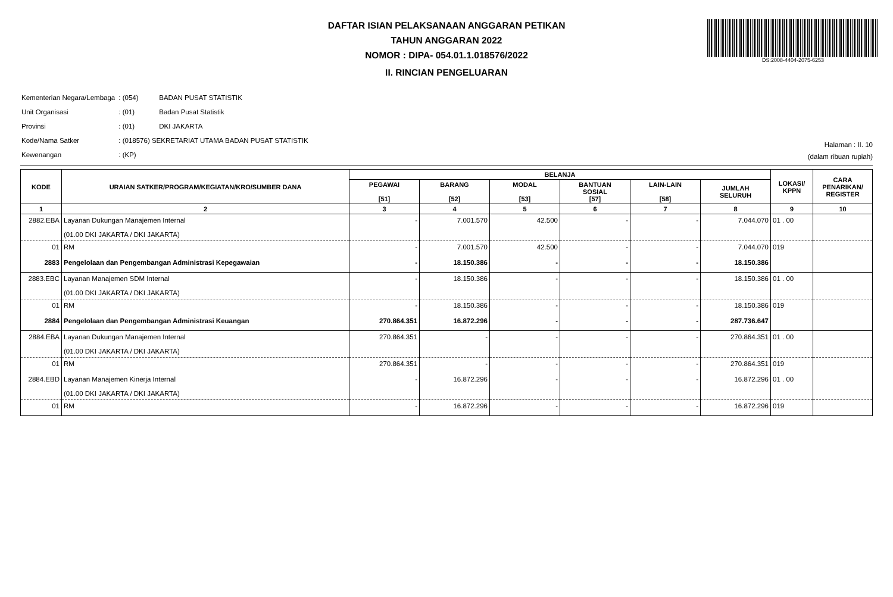DAFTAR ISIAN PELAKSANAAN ANGGARAN PETIKAN
TAHUN ANGGARAN 2022
NOMOR : DIPA- 054.01.1.018576/2022
II. RINCIAN PENGELUARAN
DS:2008-4404-2075-6253
| Kementerian Negara/Lembaga | : (054) | BADAN PUSAT STATISTIK |
| Unit Organisasi | : (01) | Badan Pusat Statistik |
| Provinsi | : (01) | DKI JAKARTA |
| Kode/Nama Satker | : (018576) SEKRETARIAT UTAMA BADAN PUSAT STATISTIK | |
| Kewenangan | : (KP) | |
Halaman : II. 10
(dalam ribuan rupiah)
| KODE | URAIAN SATKER/PROGRAM/KEGIATAN/KRO/SUMBER DANA | BELANJA | | | | | | LOKASI/ KPPN | CARA PENARIKAN/ REGISTER |
| --- | --- | --- | --- | --- | --- | --- | --- | --- | --- |
| | | PEGAWAI [51] | BARANG [52] | MODAL [53] | BANTUAN SOSIAL [57] | LAIN-LAIN [58] | JUMLAH SELURUH | | |
| 1 | 2 | 3 | 4 | 5 | 6 | 7 | 8 | 9 | 10 |
| 2882.EBA | Layanan Dukungan Manajemen Internal (01.00 DKI JAKARTA / DKI JAKARTA) | - | 7.001.570 | 42.500 | - | - | 7.044.070 | 01 . 00 | |
| 01 | RM | - | 7.001.570 | 42.500 | - | - | 7.044.070 | 019 | |
| 2883 | Pengelolaan dan Pengembangan Administrasi Kepegawaian | - | 18.150.386 | - | - | - | 18.150.386 | | |
| 2883.EBC | Layanan Manajemen SDM Internal (01.00 DKI JAKARTA / DKI JAKARTA) | - | 18.150.386 | - | - | - | 18.150.386 | 01 . 00 | |
| 01 | RM | - | 18.150.386 | - | - | - | 18.150.386 | 019 | |
| 2884 | Pengelolaan dan Pengembangan Administrasi Keuangan | 270.864.351 | 16.872.296 | - | - | - | 287.736.647 | | |
| 2884.EBA | Layanan Dukungan Manajemen Internal (01.00 DKI JAKARTA / DKI JAKARTA) | 270.864.351 | - | - | - | - | 270.864.351 | 01 . 00 | |
| 01 | RM | 270.864.351 | - | - | - | - | 270.864.351 | 019 | |
| 2884.EBD | Layanan Manajemen Kinerja Internal (01.00 DKI JAKARTA / DKI JAKARTA) | - | 16.872.296 | - | - | - | 16.872.296 | 01 . 00 | |
| 01 | RM | - | 16.872.296 | - | - | - | 16.872.296 | 019 | |